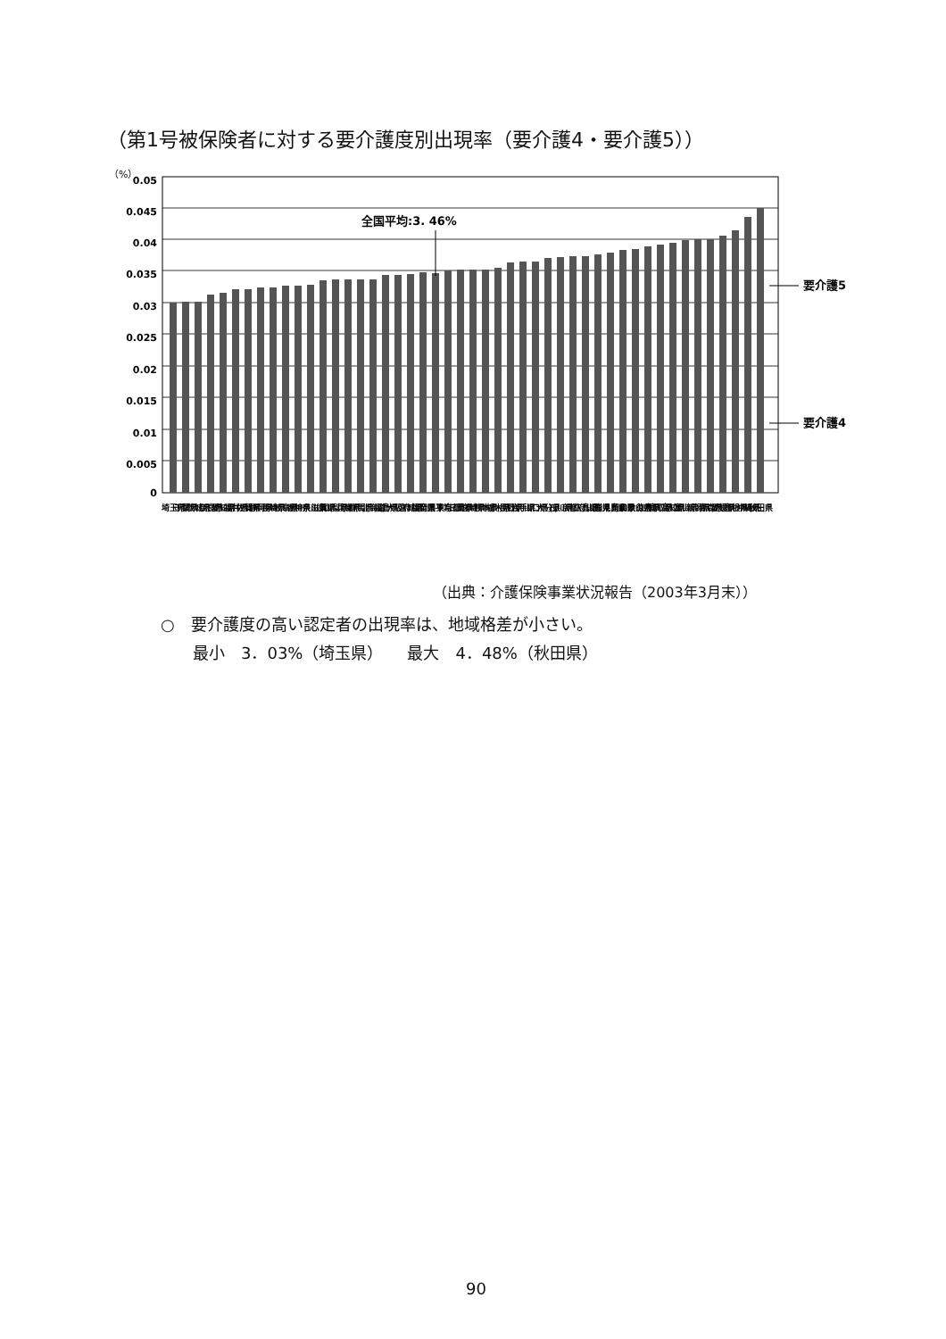（第1号被保険者に対する要介護度別出現率（要介護4・要介護5））
（%）
0.05
0.045
0.04
0.035
0.03
0.025
0.02
0.015
0.01
0.005
0
全国平均:3. 46%
要介護5
要介護4
埼玉県
千葉県
茨城県
奈良県
愛知県
福井県
佐賀県
静岡県
長崎県
岐阜県
香川県
神奈川県
滋賀県
山梨県
兵庫県
群馬県
北海道
福島県
大阪府
宮城県
福岡県
全国平均
東京都
三重県
宮崎県
熊本県
栃木県
長野県
岩手県
山口県
大分県
石川県
京都府
広島県
山形県
鹿児島県
岡山県
和歌山県
徳島県
鳥取県
高知県
富山県
新潟県
青森県
愛媛県
島根県
沖縄県
秋田県
（出典：介護保険事業状況報告（2003年3月末））
○　要介護度の高い認定者の出現率は、地域格差が小さい。
　　最小　3．03%（埼玉県）　　最大　4．48%（秋田県）
90